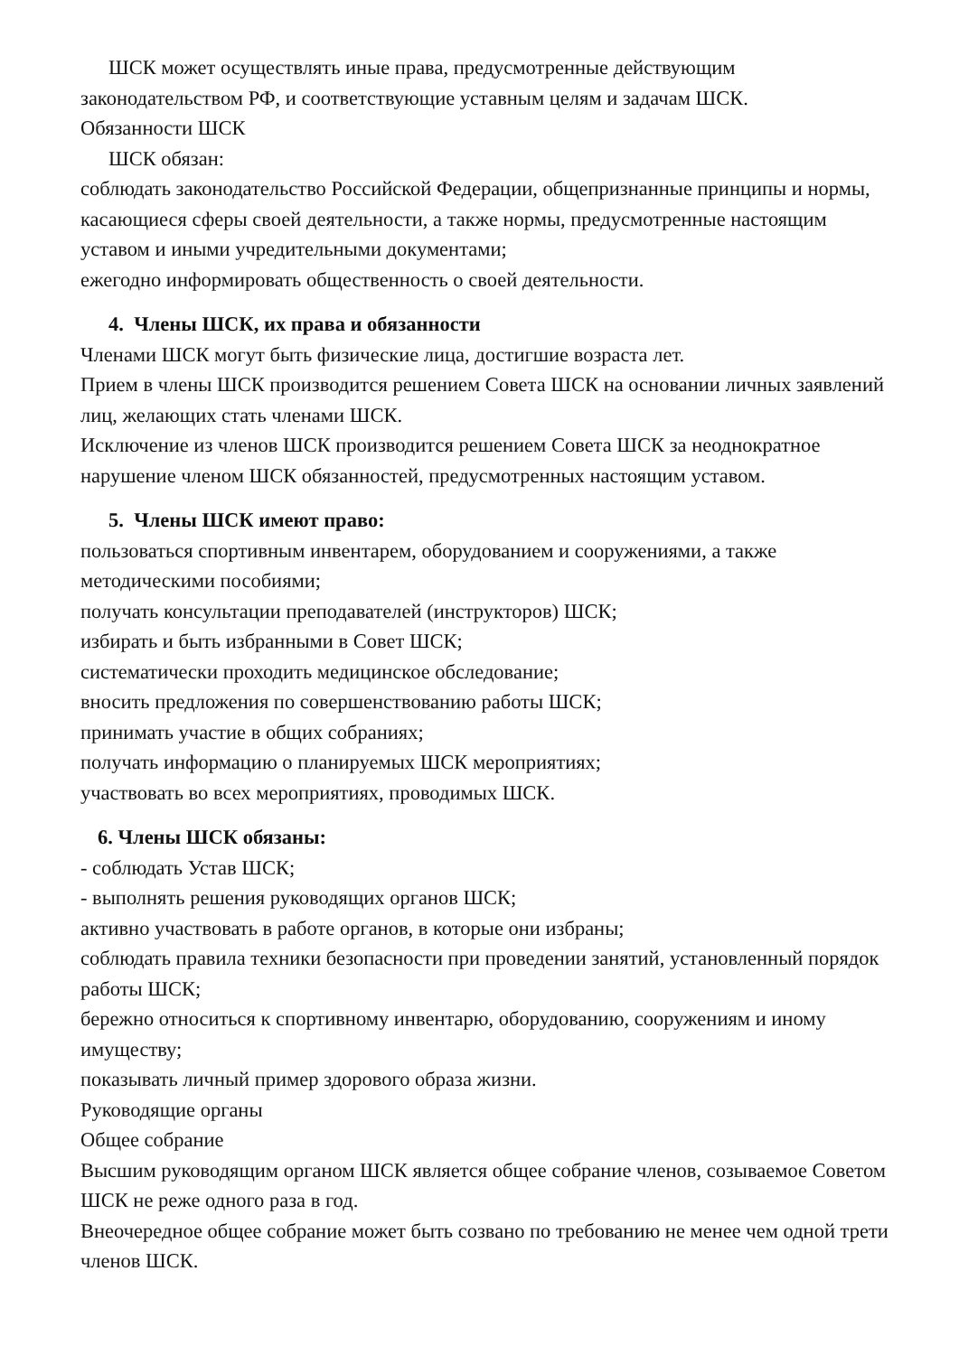ШСК может осуществлять иные права, предусмотренные действующим
законодательством РФ, и соответствующие уставным целям и задачам ШСК.
Обязанности ШСК
ШСК обязан:
соблюдать законодательство Российской Федерации, общепризнанные принципы и нормы, касающиеся сферы своей деятельности, а также нормы, предусмотренные настоящим уставом и иными учредительными документами;
ежегодно информировать общественность о своей деятельности.
4. Члены ШСК, их права и обязанности
Членами ШСК могут быть физические лица, достигшие возраста лет.
Прием в члены ШСК производится решением Совета ШСК на основании личных заявлений лиц, желающих стать членами ШСК.
Исключение из членов ШСК производится решением Совета ШСК за неоднократное нарушение членом ШСК обязанностей, предусмотренных настоящим уставом.
5. Члены ШСК имеют право:
пользоваться спортивным инвентарем, оборудованием и сооружениями, а также методическими пособиями;
получать консультации преподавателей (инструкторов) ШСК;
избирать и быть избранными в Совет ШСК;
систематически проходить медицинское обследование;
вносить предложения по совершенствованию работы ШСК;
принимать участие в общих собраниях;
получать информацию о планируемых ШСК мероприятиях;
участвовать во всех мероприятиях, проводимых ШСК.
6. Члены ШСК обязаны:
- соблюдать Устав ШСК;
- выполнять решения руководящих органов ШСК;
активно участвовать в работе органов, в которые они избраны;
соблюдать правила техники безопасности при проведении занятий, установленный порядок работы ШСК;
бережно относиться к спортивному инвентарю, оборудованию, сооружениям и иному имуществу;
показывать личный пример здорового образа жизни.
Руководящие органы
Общее собрание
Высшим руководящим органом ШСК является общее собрание членов, созываемое Советом ШСК не реже одного раза в год.
Внеочередное общее собрание может быть созвано по требованию не менее чем одной трети членов ШСК.